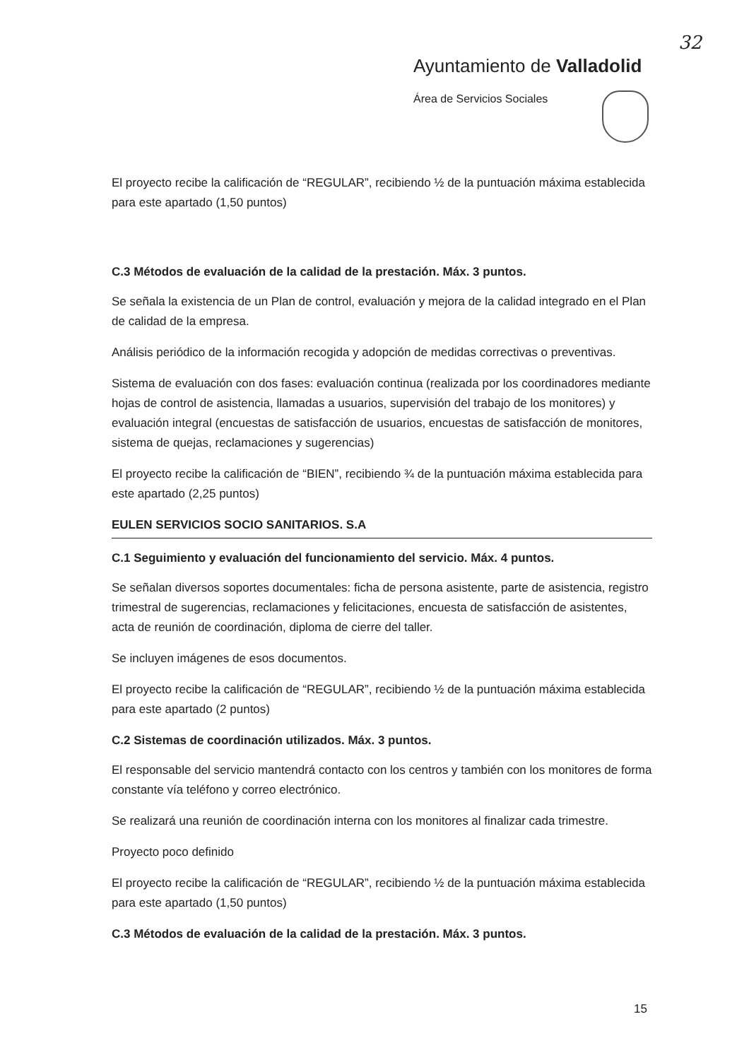32
Ayuntamiento de Valladolid
Área de Servicios Sociales
El proyecto recibe la calificación de “REGULAR”, recibiendo ½ de la puntuación máxima establecida para este apartado (1,50 puntos)
C.3 Métodos de evaluación de la calidad de la prestación. Máx. 3 puntos.
Se señala la existencia de un Plan de control, evaluación y mejora de la calidad integrado en el Plan de calidad de la empresa.
Análisis periódico de la información recogida y adopción de medidas correctivas o preventivas.
Sistema de evaluación con dos fases: evaluación continua (realizada por los coordinadores mediante hojas de control de asistencia, llamadas a usuarios, supervisión del trabajo de los monitores) y evaluación integral (encuestas de satisfacción de usuarios, encuestas de satisfacción de monitores, sistema de quejas, reclamaciones y sugerencias)
El proyecto recibe la calificación de “BIEN”, recibiendo ¾ de la puntuación máxima establecida para este apartado (2,25 puntos)
EULEN SERVICIOS SOCIO SANITARIOS. S.A
C.1 Seguimiento y evaluación del funcionamiento del servicio. Máx. 4 puntos.
Se señalan diversos soportes documentales: ficha de persona asistente, parte de asistencia, registro trimestral de sugerencias, reclamaciones y felicitaciones, encuesta de satisfacción de asistentes, acta de reunión de coordinación, diploma de cierre del taller.
Se incluyen imágenes de esos documentos.
El proyecto recibe la calificación de “REGULAR”, recibiendo ½ de la puntuación máxima establecida para este apartado (2 puntos)
C.2 Sistemas de coordinación utilizados. Máx. 3 puntos.
El responsable del servicio mantendrá contacto con los centros y también con los monitores de forma constante vía teléfono y correo electrónico.
Se realizará una reunión de coordinación interna con los monitores al finalizar cada trimestre.
Proyecto poco definido
El proyecto recibe la calificación de “REGULAR”, recibiendo ½ de la puntuación máxima establecida para este apartado (1,50 puntos)
C.3 Métodos de evaluación de la calidad de la prestación. Máx. 3 puntos.
15